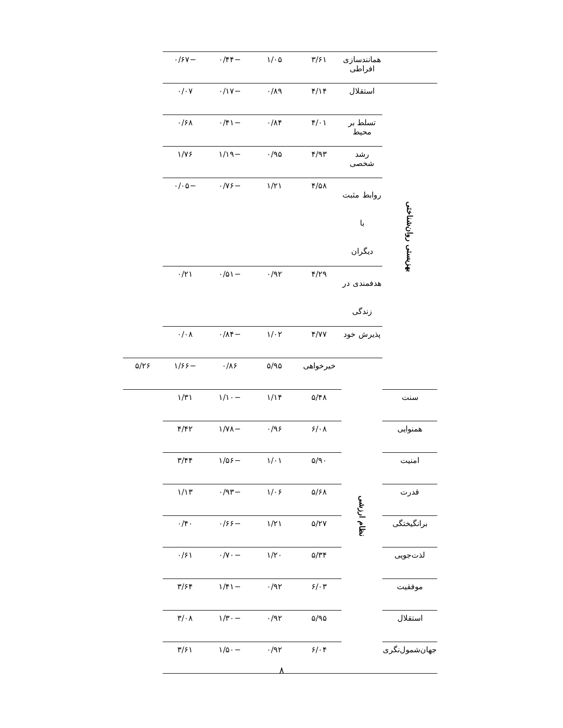| | همانندسازی افراطی | ۳/۶۱ | ۱/۰۵ | −۰/۴۴ | −۰/۶۷ | |
| بهزیستی روان‌شناختی | استقلال | ۴/۱۴ | ۰/۸۹ | −۰/۱۷ | ۰/۰۷ | |
| | تسلط بر محیط | ۴/۰۱ | ۰/۸۴ | −۰/۴۱ | ۰/۶۸ | |
| | رشد شخصی | ۴/۹۳ | ۰/۹۵ | −۱/۱۹ | ۱/۷۶ | |
| | روابط مثبت با دیگران | ۴/۵۸ | ۱/۲۱ | −۰/۷۶ | −۰/۰۵ | |
| | هدفمندی در زندگی | ۴/۲۹ | ۰/۹۲ | −۰/۵۱ | ۰/۲۱ | |
| | پذیرش خود | ۴/۷۷ | ۱/۰۲ | −۰/۸۴ | ۰/۰۸ | |
| | نظام ارزشی | خیرخواهی | ۵/۹۵ | ۰/۸۶ | −۱/۶۶ | ۵/۲۶ |
| سنت | | ۵/۴۸ | ۱/۱۴ | −۱/۱۰ | ۱/۳۱ | |
| همنوایی | | ۶/۰۸ | ۰/۹۶ | −۱/۷۸ | ۴/۴۲ | |
| امنیت | | ۵/۹۰ | ۱/۰۱ | −۱/۵۶ | ۳/۴۴ | |
| قدرت | | ۵/۶۸ | ۱/۰۶ | −۰/۹۳ | ۱/۱۳ | |
| برانگیختگی | | ۵/۲۷ | ۱/۲۱ | −۰/۶۶ | ۰/۴۰ | |
| لذت‌جویی | | ۵/۳۴ | ۱/۲۰ | −۰/۷۰ | ۰/۶۱ | |
| موفقیت | | ۶/۰۳ | ۰/۹۲ | −۱/۴۱ | ۳/۶۴ | |
| استقلال | | ۵/۹۵ | ۰/۹۲ | −۱/۳۰ | ۳/۰۸ | |
| جهان‌شمول‌نگری | | ۶/۰۴ | ۰/۹۲ | −۱/۵۰ | ۳/۶۱ | |
۸